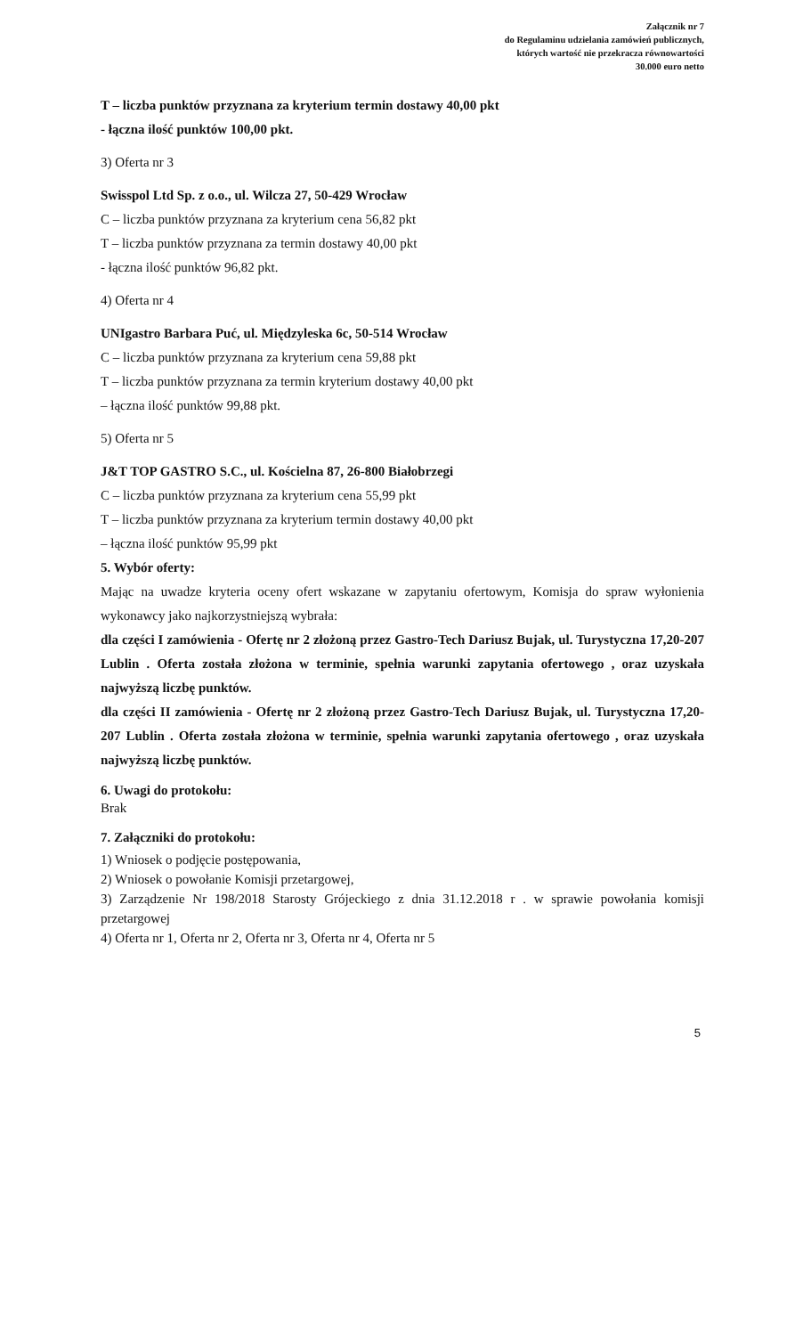Załącznik nr 7
do Regulaminu udzielania zamówień publicznych,
których wartość nie przekracza równowartości
30.000 euro netto
T – liczba punktów przyznana za kryterium termin dostawy 40,00 pkt
- łączna ilość punktów 100,00 pkt.
3) Oferta nr 3
Swisspol Ltd Sp. z o.o., ul. Wilcza 27, 50-429 Wrocław
C – liczba punktów przyznana za kryterium cena 56,82 pkt
T – liczba punktów przyznana za termin dostawy 40,00 pkt
- łączna ilość punktów 96,82 pkt.
4) Oferta nr 4
UNIgastro Barbara Puć, ul. Międzyleska 6c, 50-514 Wrocław
C – liczba punktów przyznana za kryterium cena 59,88 pkt
T – liczba punktów przyznana za termin kryterium dostawy 40,00 pkt
– łączna ilość punktów 99,88 pkt.
5) Oferta nr 5
J&T TOP GASTRO S.C., ul. Kościelna 87, 26-800 Białobrzegi
C – liczba punktów przyznana za kryterium cena 55,99 pkt
T – liczba punktów przyznana za kryterium termin dostawy 40,00 pkt
– łączna ilość punktów 95,99 pkt
5. Wybór oferty:
Mając na uwadze kryteria oceny ofert wskazane w zapytaniu ofertowym, Komisja do spraw wyłonienia wykonawcy jako najkorzystniejszą wybrała:
dla części I zamówienia - Ofertę nr 2 złożoną przez Gastro-Tech Dariusz Bujak, ul. Turystyczna 17,20-207 Lublin . Oferta została złożona w terminie, spełnia warunki zapytania ofertowego , oraz uzyskała najwyższą liczbę punktów.
dla części II zamówienia - Ofertę nr 2 złożoną przez Gastro-Tech Dariusz Bujak, ul. Turystyczna 17,20-207 Lublin . Oferta została złożona w terminie, spełnia warunki zapytania ofertowego , oraz uzyskała najwyższą liczbę punktów.
6. Uwagi do protokołu:
Brak
7. Załączniki do protokołu:
1) Wniosek o podjęcie postępowania,
2) Wniosek o powołanie Komisji przetargowej,
3) Zarządzenie Nr 198/2018 Starosty Grójeckiego z dnia 31.12.2018 r . w sprawie powołania komisji przetargowej
4) Oferta nr 1, Oferta nr 2, Oferta nr 3, Oferta nr 4, Oferta nr 5
5